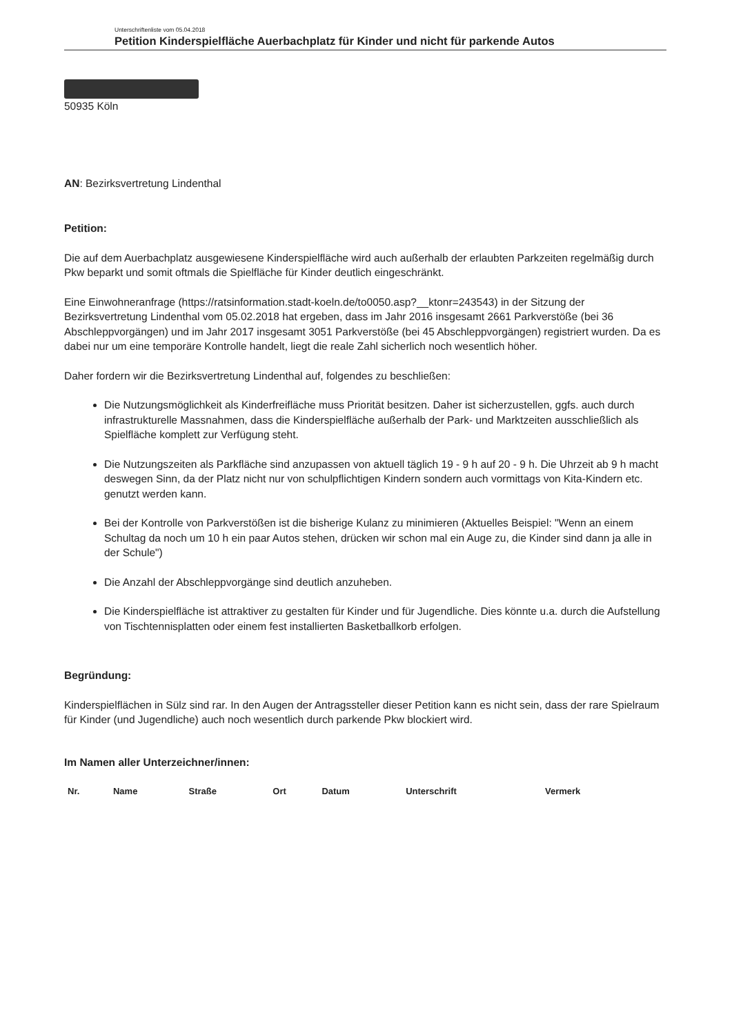Unterschriftenliste vom 05.04.2018
Petition Kinderspielfläche Auerbachplatz für Kinder und nicht für parkende Autos
50935 Köln
AN: Bezirksvertretung Lindenthal
Petition:
Die auf dem Auerbachplatz ausgewiesene Kinderspielfläche wird auch außerhalb der erlaubten Parkzeiten regelmäßig durch Pkw beparkt und somit oftmals die Spielfläche für Kinder deutlich eingeschränkt.
Eine Einwohneranfrage (https://ratsinformation.stadt-koeln.de/to0050.asp?__ktonr=243543) in der Sitzung der Bezirksvertretung Lindenthal vom 05.02.2018 hat ergeben, dass im Jahr 2016 insgesamt 2661 Parkverstöße (bei 36 Abschleppvorgängen) und im Jahr 2017 insgesamt 3051 Parkverstöße (bei 45 Abschleppvorgängen) registriert wurden. Da es dabei nur um eine temporäre Kontrolle handelt, liegt die reale Zahl sicherlich noch wesentlich höher.
Daher fordern wir die Bezirksvertretung Lindenthal auf, folgendes zu beschließen:
Die Nutzungsmöglichkeit als Kinderfreifläche muss Priorität besitzen. Daher ist sicherzustellen, ggfs. auch durch infrastrukturelle Massnahmen, dass die Kinderspielfläche außerhalb der Park- und Marktzeiten ausschließlich als Spielfläche komplett zur Verfügung steht.
Die Nutzungszeiten als Parkfläche sind anzupassen von aktuell täglich 19 - 9 h auf 20 - 9 h. Die Uhrzeit ab 9 h macht deswegen Sinn, da der Platz nicht nur von schulpflichtigen Kindern sondern auch vormittags von Kita-Kindern etc. genutzt werden kann.
Bei der Kontrolle von Parkverstößen ist die bisherige Kulanz zu minimieren (Aktuelles Beispiel: "Wenn an einem Schultag da noch um 10 h ein paar Autos stehen, drücken wir schon mal ein Auge zu, die Kinder sind dann ja alle in der Schule")
Die Anzahl der Abschleppvorgänge sind deutlich anzuheben.
Die Kinderspielfläche ist attraktiver zu gestalten für Kinder und für Jugendliche. Dies könnte u.a. durch die Aufstellung von Tischtennisplatten oder einem fest installierten Basketballkorb erfolgen.
Begründung:
Kinderspielflächen in Sülz sind rar. In den Augen der Antragssteller dieser Petition kann es nicht sein, dass der rare Spielraum für Kinder (und Jugendliche) auch noch wesentlich durch parkende Pkw blockiert wird.
Im Namen aller Unterzeichner/innen:
| Nr. | Name | Straße | Ort | Datum | Unterschrift | Vermerk |
| --- | --- | --- | --- | --- | --- | --- |